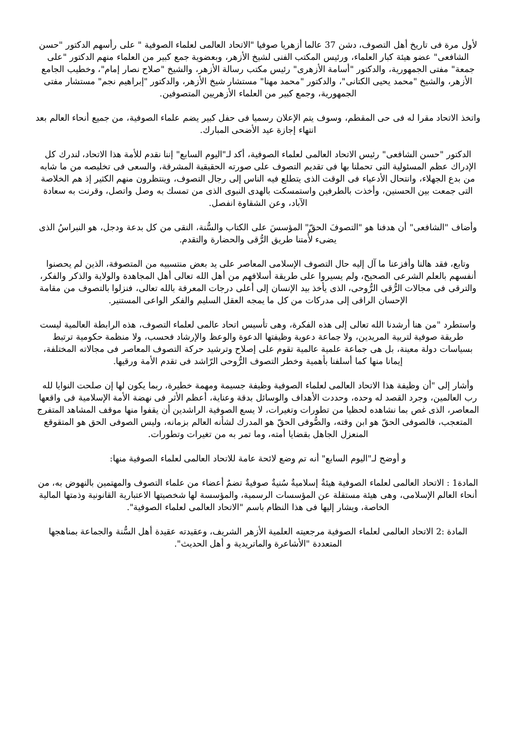لأول مرة فى تاريخ أهل التصوف، دشن 37 عالما أزهريا صوفيا "الاتحاد العالمى لعلماء الصوفية " على رأسهم الدكتور "حسن الشافعى" عضو هيئة كبار العلماء، ورئيس المكتب الفنى لشيخ الأزهر، وبعضوية جمع كبير من العلماء منهم الدكتور "على جمعة" مفتى الجمهورية، والدكتور "أسامة الأزهرى" رئيس مكتب رسالة الأزهر، والشيخ "صلاح نصار إمام"، وخطيب الجامع الأزهر، والشيخ "محمد يحيى الكتانى"، والدكتور "محمد مهنا" مستشار شيخ الأزهر، والدكتور "إبراهيم نجم" مستشار مفتى الجمهورية، وجمع كبير من العلماء الأزهريين المتصوفين.
واتخذ الاتحاد مقرا له فى حى المقطم، وسوف يتم الإعلان رسميا فى حفل كبير يضم علماء الصوفية، من جميع أنحاء العالم بعد انتهاء إجازة عيد الأضحى المبارك.
الدكتور "حسن الشافعى" رئيس الاتحاد العالمى لعلماء الصوفية، أكد لـ"اليوم السابع" إننا نقدم للأمة هذا الاتحاد، لندرك كل الإدراك عظم المسئولية التى تحملنا بها فى تقديم التصوف على صورته الحقيقية المشرقة، والسعى فى تخليصه من ما شابه من بدع الجهلاء، وانتحال الأدعياء فى الوقت الذى يتطلع فيه الناس إلى رجال التصوف، وينتظرون منهم الكثير إذ هم الخلاصة التى جمعت بين الحسنين، وأخذت بالطرفين واستمسكت بالهدى النبوى الذى من تمسك به وصل واتصل، وقرنت به سعادة الآباد، وعن الشقاوة انفصل.
وأضاف "الشافعى" أن هدفنا هو "التصوفَ الحقّ" المؤسسَ على الكتاب والسُّنة، النقى من كل بدعة ودجل، هو النبراسُ الذى يضىء لأُمتنا طريق الرُّقى والحضارة والتقدم.
وتابع، فقد هالنا وأفزعنا ما آل إليه حال التصوف الإسلامى المعاصر على يد بعض منتسبيه من المتصوفة، الذين لم يحصنوا أنفسهم بالعلم الشرعى الصحيح، ولم يسيروا على طريقة أسلافهم من أهل الله تعالى أهل المجاهدة والولاية والذكر والفكر، والترقى فى مجالات الرُّقى الرُّوحى، الذى يأخذ بيد الإنسان إلى أعلى درجات المعرفة بالله تعالى، فنزلوا بالتصوف من مقامة الإحسان الراقى إلى مدركات من كل ما يمجه العقل السليم والفكر الواعى المستنير.
واستطرد "من هنا أرشدنا الله تعالى إلى هذه الفكرة، وهى تأسيس اتحاد عالمى لعلماء التصوف، هذه الرابطة العالمية ليست طريقة صوفية لتربية المريدين، ولا جماعة دعوية وظيفتها الدعوة والوعظ والإرشاد فحسب، ولا منظمة حكومية ترتبط بسياسات دولة معينة، بل هى جماعة علمية عالمية تقوم على إصلاح وترشيد حركة التصوف المعاصر فى مجالاته المختلفة، إيمانا منها كما أسلفنا بأهمية وخطر التصوف الرُّوحى الرّاشد فى تقدم الأمة ورقيها.
وأشار إلى "أن وظيفة هذا الاتحاد العالمى لعلماء الصوفية وظيفة جسيمة ومهمة خطيرة، ربما يكون لها إن صلحت النوايا لله رب العالمين، وجرد القصد له وحده، وحددت الأهداف والوسائل بدقة وعناية، أعظم الأثر فى نهضة الأمة الإسلامية فى واقعها المعاصر، الذى غص بما نشاهده لحظيا من تطورات وتغيرات، لا يسع الصوفية الراشدين أن يقفوا منها موقف المشاهد المتفرج المتعجب، فالصوفى الحقّ هو ابن وقته، والصُّوفى الحقّ هو المدرك لشأنه العالم بزمانه، وليس الصوفى الحق هو المتقوقع المنعزل الجاهل بقضايا أمته، وما تمر به من تغيرات وتطورات.
و أوضح لـ"اليوم السابع" أنه تم وضع لائحة عامة للاتحاد العالمى لعلماء الصوفية منها:
المادة1 : الاتحاد العالمى لعلماء الصوفية هيئةٌ إسلاميةٌ سُنيةٌ صوفيةٌ تضمٌ أعضاء من علماء التصوف والمهتمين بالنهوض به، من أنحاء العالم الإسلامى، وهى هيئة مستقلة عن المؤسسات الرسمية، والمؤسسة لها شخصيتها الاعتبارية القانونية وذمتها المالية الخاصة، ويشار إليها فى هذا النظام باسم "الاتحاد العالمى لعلماء الصوفية".
المادة :2 الاتحاد العالمى لعلماء الصوفية مرجعيته العلمية الأزهر الشريف، وعقيدته عقيدة أهل السُّنة والجماعة بمناهجها المتعددة "الأشاعرة والماتريدية و أهل الحديث".